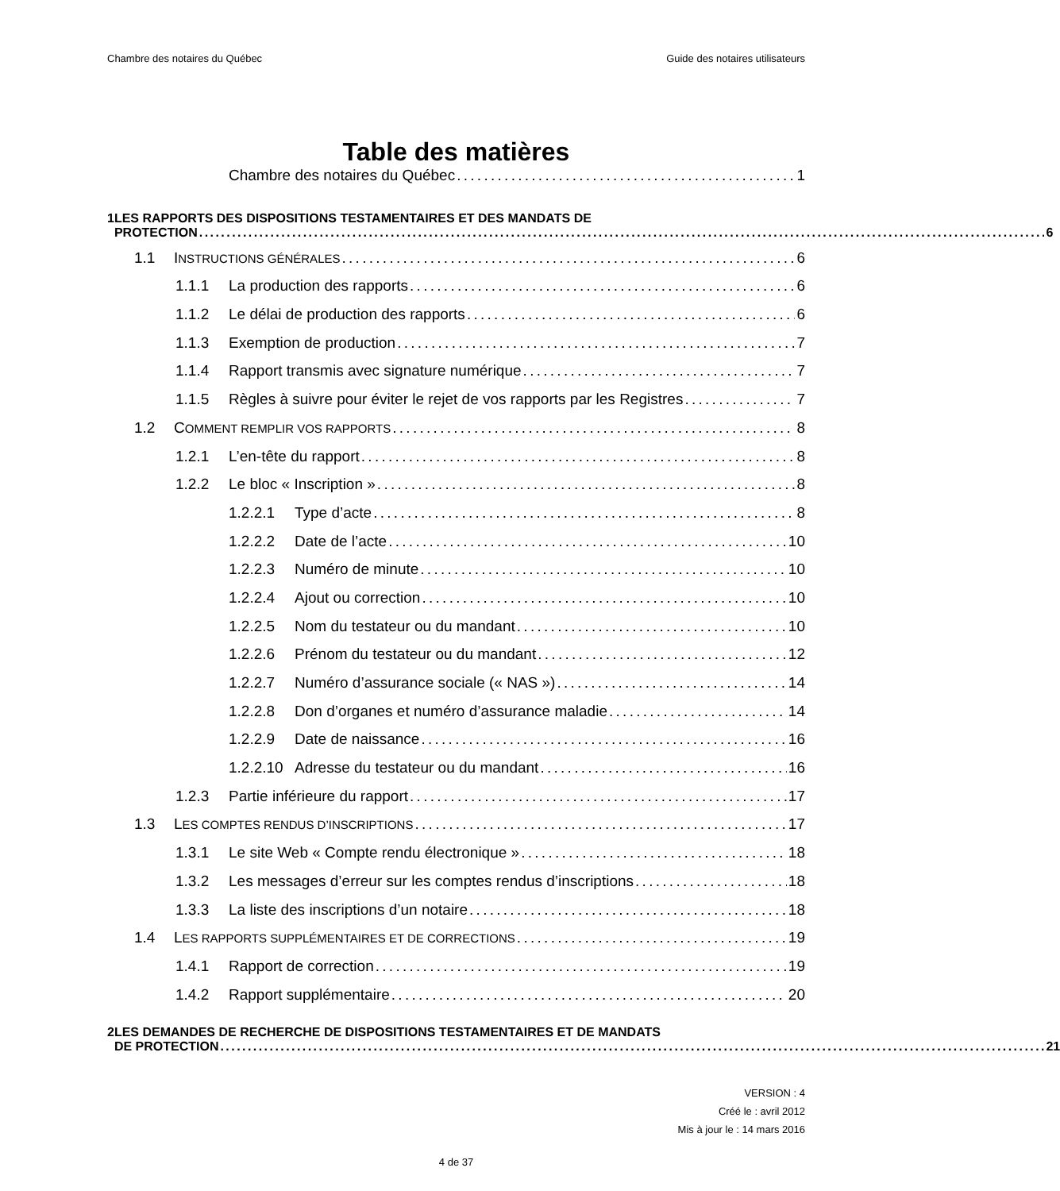Chambre des notaires du Québec Guide des notaires utilisateurs
Table des matières
Chambre des notaires du Québec 1
1 LES RAPPORTS DES DISPOSITIONS TESTAMENTAIRES ET DES MANDATS DE
PROTECTION 6
1.1 INSTRUCTIONS GÉNÉRALES 6
1.1.1 La production des rapports 6
1.1.2 Le délai de production des rapports 6
1.1.3 Exemption de production 7
1.1.4 Rapport transmis avec signature numérique 7
1.1.5 Règles à suivre pour éviter le rejet de vos rapports par les Registres 7
1.2 COMMENT REMPLIR VOS RAPPORTS 8
1.2.1 L’en-tête du rapport 8
1.2.2 Le bloc « Inscription » 8
1.2.2.1 Type d’acte 8
1.2.2.2 Date de l’acte 10
1.2.2.3 Numéro de minute 10
1.2.2.4 Ajout ou correction 10
1.2.2.5 Nom du testateur ou du mandant 10
1.2.2.6 Prénom du testateur ou du mandant 12
1.2.2.7 Numéro d’assurance sociale (« NAS ») 14
1.2.2.8 Don d’organes et numéro d’assurance maladie 14
1.2.2.9 Date de naissance 16
1.2.2.10 Adresse du testateur ou du mandant 16
1.2.3 Partie inférieure du rapport 17
1.3 LES COMPTES RENDUS D’INSCRIPTIONS 17
1.3.1 Le site Web « Compte rendu électronique » 18
1.3.2 Les messages d’erreur sur les comptes rendus d’inscriptions 18
1.3.3 La liste des inscriptions d’un notaire 18
1.4 LES RAPPORTS SUPPLÉMENTAIRES ET DE CORRECTIONS 19
1.4.1 Rapport de correction 19
1.4.2 Rapport supplémentaire 20
2 LES DEMANDES DE RECHERCHE DE DISPOSITIONS TESTAMENTAIRES ET DE MANDATS
DE PROTECTION 21
VERSION : 4
Créé le : avril 2012
Mis à jour le : 14 mars 2016
4 de 37